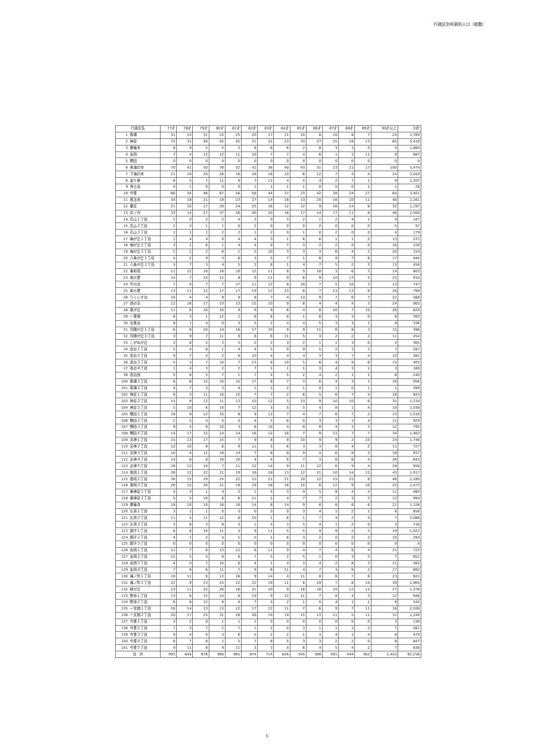行政区別年齢別人口（総数）
| 行政区名 | | 77才 | 78才 | 79才 | 80才 | 81才 | 82才 | 83才 | 84才 | 85才 | 86才 | 87才 | 88才 | 89才 | 90才以上 | 小計 |
| --- | --- | --- | --- | --- | --- | --- | --- | --- | --- | --- | --- | --- | --- | --- | --- | --- |
| 1 | 馬場 | 31 | 14 | 31 | 15 | 25 | 20 | 17 | 11 | 10 | 8 | 10 | 6 | 7 | 24 | 1,769 |
| 2 | 神足 | 72 | 31 | 40 | 45 | 45 | 31 | 31 | 23 | 33 | 27 | 25 | 18 | 13 | 65 | 5,419 |
| 3 | 勝竜寺 | 8 | 9 | 5 | 5 | 2 | 6 | 6 | 6 | 2 | 8 | 3 | 1 | 0 | 5 | 1,884 |
| 4 | 友岡 | 7 | 4 | 12 | 12 | 11 | 10 | 7 | 7 | 4 | 6 | 1 | 3 | 11 | 8 | 887 |
| 5 | 開田 | 0 | 0 | 0 | 0 | 0 | 0 | 0 | 0 | 0 | 0 | 0 | 0 | 0 | 0 | 0 |
| 6 | 奥海印寺 | 70 | 42 | 50 | 76 | 52 | 42 | 36 | 40 | 43 | 31 | 23 | 21 | 17 | 100 | 5,474 |
| 7 | 下海印寺 | 21 | 10 | 20 | 26 | 16 | 18 | 16 | 10 | 6 | 12 | 7 | 4 | 4 | 24 | 3,910 |
| 8 | 金ケ原 | 8 | 5 | 7 | 11 | 8 | 7 | 11 | 4 | 5 | 4 | 2 | 7 | 1 | 9 | 1,207 |
| 9 | 浄土谷 | 0 | 1 | 0 | 0 | 0 | 1 | 1 | 1 | 1 | 0 | 0 | 0 | 1 | 1 | 28 |
| 10 | 今里 | 66 | 34 | 46 | 67 | 56 | 58 | 44 | 37 | 23 | 42 | 28 | 24 | 27 | 64 | 3,921 |
| 11 | 長法寺 | 34 | 18 | 21 | 19 | 23 | 27 | 14 | 18 | 13 | 20 | 16 | 10 | 11 | 40 | 2,161 |
| 12 | 粟生 | 21 | 10 | 17 | 20 | 24 | 25 | 16 | 12 | 12 | 9 | 16 | 14 | 8 | 32 | 1,197 |
| 13 | 井ノ内 | 33 | 14 | 27 | 37 | 26 | 40 | 20 | 16 | 17 | 14 | 17 | 11 | 8 | 46 | 2,504 |
| 14 | 花山１丁目 | 2 | 0 | 2 | 2 | 4 | 2 | 0 | 3 | 2 | 1 | 2 | 4 | 1 | 9 | 147 |
| 15 | 花山２丁目 | 2 | 3 | 1 | 1 | 0 | 2 | 0 | 0 | 0 | 2 | 0 | 0 | 0 | 5 | 97 |
| 16 | 花山３丁目 | 1 | 1 | 1 | 2 | 2 | 1 | 2 | 0 | 1 | 0 | 2 | 0 | 0 | 4 | 179 |
| 17 | 梅が丘１丁目 | 1 | 4 | 4 | 0 | 4 | 4 | 3 | 1 | 6 | 6 | 1 | 1 | 2 | 13 | 237 |
| 18 | 梅が丘２丁目 | 3 | 1 | 6 | 1 | 4 | 4 | 0 | 7 | 3 | 2 | 2 | 0 | 0 | 16 | 228 |
| 19 | 梅が丘３丁目 | 2 | 2 | 2 | 8 | 1 | 5 | 10 | 3 | 3 | 4 | 6 | 4 | 2 | 20 | 310 |
| 20 | 八条が丘１丁目 | 5 | 2 | 9 | 3 | 6 | 3 | 5 | 7 | 1 | 8 | 9 | 7 | 6 | 17 | 444 |
| 21 | 八条が丘２丁目 | 5 | 7 | 3 | 4 | 5 | 2 | 8 | 1 | 4 | 7 | 5 | 2 | 3 | 13 | 456 |
| 22 | 東和苑 | 11 | 12 | 18 | 16 | 19 | 15 | 11 | 8 | 5 | 18 | 3 | 6 | 3 | 14 | 603 |
| 23 | 城の里 | 14 | 7 | 10 | 12 | 8 | 9 | 11 | 9 | 6 | 9 | 10 | 13 | 5 | 25 | 910 |
| 24 | 竹の台 | 7 | 4 | 7 | 7 | 17 | 11 | 12 | 8 | 10 | 7 | 5 | 10 | 3 | 13 | 747 |
| 25 | 柴の里 | 13 | 11 | 12 | 17 | 17 | 19 | 12 | 23 | 6 | 7 | 13 | 13 | 6 | 26 | 799 |
| 26 | うぐいす台 | 10 | 4 | 4 | 9 | 9 | 8 | 7 | 4 | 13 | 9 | 7 | 6 | 7 | 22 | 568 |
| 27 | 西の京 | 12 | 16 | 17 | 23 | 13 | 15 | 10 | 9 | 8 | 4 | 4 | 4 | 3 | 24 | 905 |
| 28 | 泉が丘 | 11 | 6 | 16 | 10 | 9 | 9 | 9 | 6 | 4 | 8 | 10 | 7 | 10 | 26 | 620 |
| 29 | 一里塚 | 6 | 3 | 1 | 12 | 2 | 8 | 6 | 6 | 1 | 6 | 3 | 3 | 0 | 6 | 393 |
| 30 | 光風台 | 8 | 1 | 4 | 0 | 3 | 5 | 2 | 4 | 4 | 5 | 3 | 3 | 1 | 8 | 336 |
| 31 | 河陽が丘１丁目 | 6 | 8 | 20 | 14 | 16 | 17 | 20 | 9 | 9 | 11 | 6 | 8 | 3 | 15 | 396 |
| 32 | 河陽が丘２丁目 | 3 | 9 | 7 | 11 | 9 | 8 | 6 | 11 | 5 | 3 | 2 | 2 | 2 | 11 | 454 |
| 33 | こがねが丘 | 3 | 8 | 5 | 3 | 5 | 2 | 2 | 3 | 2 | 1 | 1 | 3 | 0 | 4 | 365 |
| 34 | 高台１丁目 | 5 | 4 | 8 | 1 | 4 | 4 | 5 | 9 | 9 | 5 | 2 | 3 | 2 | 7 | 287 |
| 35 | 高台２丁目 | 9 | 7 | 4 | 2 | 8 | 10 | 4 | 4 | 4 | 3 | 3 | 7 | 4 | 10 | 381 |
| 36 | 高台３丁目 | 5 | 3 | 7 | 10 | 7 | 13 | 6 | 10 | 5 | 6 | 4 | 9 | 6 | 15 | 405 |
| 37 | 高台４丁目 | 1 | 4 | 3 | 2 | 2 | 7 | 1 | 1 | 1 | 3 | 4 | 3 | 1 | 3 | 169 |
| 38 | 高台西 | 5 | 6 | 5 | 7 | 1 | 7 | 4 | 5 | 2 | 4 | 2 | 1 | 1 | 6 | 240 |
| 100 | 馬場１丁目 | 6 | 8 | 12 | 10 | 15 | 17 | 8 | 7 | 3 | 6 | 4 | 3 | 1 | 16 | 956 |
| 101 | 馬場２丁目 | 4 | 7 | 3 | 3 | 4 | 1 | 2 | 2 | 1 | 0 | 1 | 0 | 1 | 1 | 399 |
| 102 | 神足１丁目 | 8 | 3 | 11 | 10 | 10 | 7 | 7 | 2 | 6 | 5 | 6 | 7 | 4 | 16 | 843 |
| 103 | 神足２丁目 | 15 | 9 | 12 | 11 | 13 | 10 | 12 | 5 | 13 | 9 | 10 | 10 | 6 | 35 | 1,234 |
| 104 | 神足３丁目 | 5 | 10 | 6 | 10 | 7 | 12 | 5 | 5 | 5 | 4 | 8 | 1 | 4 | 10 | 1,038 |
| 105 | 開田１丁目 | 18 | 9 | 12 | 10 | 8 | 9 | 12 | 7 | 4 | 7 | 6 | 7 | 2 | 15 | 1,016 |
| 106 | 開田２丁目 | 2 | 5 | 4 | 5 | 4 | 4 | 5 | 6 | 0 | 3 | 3 | 3 | 4 | 11 | 929 |
| 107 | 開田３丁目 | 9 | 4 | 8 | 10 | 3 | 8 | 10 | 4 | 8 | 8 | 4 | 3 | 3 | 12 | 795 |
| 108 | 開田４丁目 | 14 | 17 | 15 | 14 | 14 | 16 | 12 | 16 | 7 | 9 | 11 | 7 | 7 | 34 | 1,463 |
| 109 | 天神１丁目 | 15 | 13 | 17 | 15 | 7 | 9 | 8 | 9 | 10 | 9 | 9 | 2 | 10 | 24 | 1,746 |
| 110 | 天神２丁目 | 12 | 10 | 8 | 6 | 9 | 11 | 5 | 6 | 3 | 3 | 8 | 4 | 2 | 11 | 727 |
| 111 | 天神３丁目 | 10 | 4 | 12 | 18 | 14 | 7 | 8 | 8 | 9 | 4 | 6 | 8 | 3 | 18 | 937 |
| 112 | 天神４丁目 | 14 | 8 | 8 | 10 | 10 | 4 | 4 | 8 | 7 | 3 | 6 | 6 | 4 | 26 | 642 |
| 113 | 天神５丁目 | 18 | 12 | 10 | 7 | 11 | 12 | 14 | 9 | 11 | 12 | 6 | 9 | 4 | 28 | 956 |
| 114 | 長岡１丁目 | 26 | 12 | 22 | 21 | 19 | 16 | 18 | 13 | 12 | 21 | 10 | 14 | 13 | 43 | 1,917 |
| 115 | 長岡２丁目 | 38 | 15 | 29 | 25 | 22 | 15 | 21 | 21 | 20 | 12 | 15 | 15 | 8 | 46 | 2,180 |
| 116 | 長岡３丁目 | 26 | 15 | 20 | 21 | 19 | 19 | 18 | 16 | 10 | 6 | 12 | 9 | 10 | 25 | 1,473 |
| 117 | 東神足１丁目 | 4 | 3 | 1 | 4 | 2 | 1 | 5 | 3 | 4 | 5 | 8 | 4 | 4 | 11 | 484 |
| 118 | 東神足２丁目 | 5 | 5 | 10 | 6 | 6 | 11 | 1 | 4 | 7 | 7 | 2 | 3 | 3 | 12 | 994 |
| 119 | 勝竜寺 | 18 | 10 | 10 | 16 | 18 | 14 | 8 | 14 | 9 | 8 | 8 | 6 | 6 | 21 | 1,158 |
| 120 | 久貝１丁目 | 3 | 1 | 1 | 0 | 3 | 0 | 3 | 0 | 3 | 4 | 1 | 2 | 1 | 6 | 656 |
| 121 | 久貝２丁目 | 11 | 5 | 11 | 12 | 8 | 10 | 1 | 6 | 1 | 7 | 4 | 2 | 4 | 7 | 2,088 |
| 122 | 久貝３丁目 | 3 | 6 | 3 | 9 | 3 | 1 | 5 | 3 | 5 | 4 | 1 | 2 | 0 | 3 | 716 |
| 123 | 調子１丁目 | 6 | 6 | 10 | 11 | 3 | 9 | 11 | 5 | 5 | 9 | 9 | 2 | 2 | 19 | 1,022 |
| 124 | 調子２丁目 | 4 | 1 | 2 | 4 | 1 | 2 | 1 | 6 | 3 | 2 | 0 | 2 | 2 | 10 | 294 |
| 125 | 調子３丁目 | 0 | 0 | 0 | 0 | 0 | 0 | 0 | 0 | 0 | 0 | 0 | 0 | 0 | 0 | 0 |
| 126 | 友岡１丁目 | 11 | 7 | 8 | 13 | 12 | 6 | 11 | 9 | 4 | 7 | 4 | 6 | 4 | 21 | 723 |
| 127 | 友岡２丁目 | 12 | 5 | 4 | 9 | 6 | 7 | 5 | 2 | 5 | 1 | 0 | 3 | 5 | 7 | 851 |
| 128 | 友岡３丁目 | 4 | 0 | 7 | 10 | 6 | 4 | 1 | 4 | 3 | 4 | 2 | 8 | 3 | 11 | 562 |
| 129 | 友岡４丁目 | 7 | 8 | 6 | 11 | 7 | 9 | 6 | 11 | 4 | 7 | 3 | 6 | 2 | 17 | 892 |
| 130 | 滝ノ町１丁目 | 10 | 11 | 8 | 13 | 16 | 9 | 14 | 4 | 11 | 8 | 6 | 7 | 6 | 23 | 822 |
| 131 | 滝ノ町２丁目 | 22 | 9 | 23 | 25 | 22 | 22 | 19 | 11 | 6 | 19 | 7 | 8 | 10 | 39 | 1,904 |
| 132 | 緑が丘 | 23 | 11 | 25 | 26 | 18 | 31 | 19 | 9 | 16 | 18 | 10 | 12 | 11 | 27 | 1,376 |
| 133 | 野添１丁目 | 13 | 6 | 15 | 14 | 8 | 19 | 9 | 12 | 11 | 7 | 8 | 4 | 3 | 12 | 946 |
| 134 | 野添２丁目 | 6 | 6 | 12 | 6 | 4 | 7 | 5 | 2 | 1 | 0 | 4 | 1 | 1 | 6 | 542 |
| 135 | 一文橋１丁目 | 16 | 14 | 13 | 13 | 12 | 17 | 12 | 11 | 7 | 6 | 9 | 7 | 11 | 16 | 2,036 |
| 136 | 一文橋２丁目 | 20 | 17 | 25 | 31 | 28 | 26 | 19 | 19 | 15 | 13 | 11 | 5 | 11 | 31 | 1,249 |
| 137 | 今里１丁目 | 3 | 2 | 0 | 1 | 1 | 1 | 0 | 0 | 0 | 0 | 0 | 0 | 0 | 3 | 130 |
| 138 | 今里２丁目 | 7 | 3 | 7 | 2 | 7 | 1 | 2 | 0 | 3 | 1 | 1 | 1 | 2 | 7 | 561 |
| 139 | 今里３丁目 | 9 | 4 | 0 | 3 | 6 | 5 | 2 | 2 | 1 | 3 | 4 | 1 | 4 | 8 | 479 |
| 140 | 今里４丁目 | 6 | 7 | 8 | 2 | 5 | 7 | 8 | 5 | 3 | 3 | 2 | 2 | 0 | 8 | 847 |
| 141 | 今里５丁目 | 9 | 11 | 8 | 9 | 11 | 3 | 3 | 4 | 6 | 4 | 5 | 4 | 2 | 7 | 638 |
| 合 計 | | 993 | 644 | 878 | 966 | 865 | 874 | 714 | 626 | 545 | 588 | 491 | 444 | 362 | 1,453 | 82,258 |
5